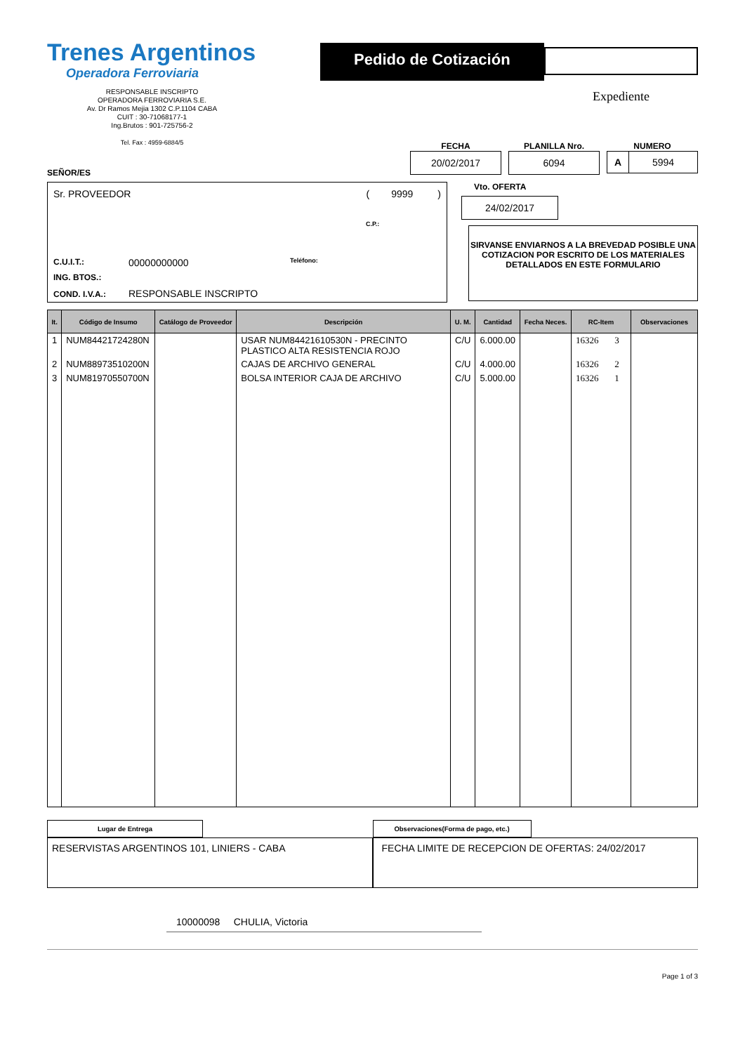Trenes Argentinos
Operadora Ferroviaria
RESPONSABLE INSCRIPTO
OPERADORA FERROVIARIA S.E.
Av. Dr Ramos Mejia 1302 C.P.1104 CABA
CUIT : 30-71068177-1
Ing.Brutos : 901-725756-2
Tel. Fax : 4959-6884/5
Pedido de Cotización
Expediente
FECHA
20/02/2017
PLANILLA Nro.
6094
NUMERO
A 5994
SEÑOR/ES
Sr. PROVEEDOR ( 9999 )
C.P.:
C.U.I.T.: 00000000000 Teléfono:
ING. BTOS.:
COND. I.V.A.: RESPONSABLE INSCRIPTO
Vto. OFERTA
24/02/2017
SIRVANSE ENVIARNOS A LA BREVEDAD POSIBLE UNA COTIZACION POR ESCRITO DE LOS MATERIALES DETALLADOS EN ESTE FORMULARIO
| It. | Código de Insumo | Catálogo de Proveedor | Descripción | U. M. | Cantidad | Fecha Neces. | RC-Item | Observaciones |
| --- | --- | --- | --- | --- | --- | --- | --- | --- |
| 1 | NUM84421724280N | | USAR NUM84421610530N - PRECINTO PLASTICO ALTA RESISTENCIA ROJO | C/U | 6.000.00 | | 16326 3 | |
| 2 | NUM88973510200N | | CAJAS DE ARCHIVO GENERAL | C/U | 4.000.00 | | 16326 2 | |
| 3 | NUM81970550700N | | BOLSA INTERIOR CAJA DE ARCHIVO | C/U | 5.000.00 | | 16326 1 | |
Lugar de Entrega
RESERVISTAS ARGENTINOS 101, LINIERS - CABA
Observaciones(Forma de pago, etc.)
FECHA LIMITE DE RECEPCION DE OFERTAS: 24/02/2017
10000098 CHULIA, Victoria
Page 1 of 3